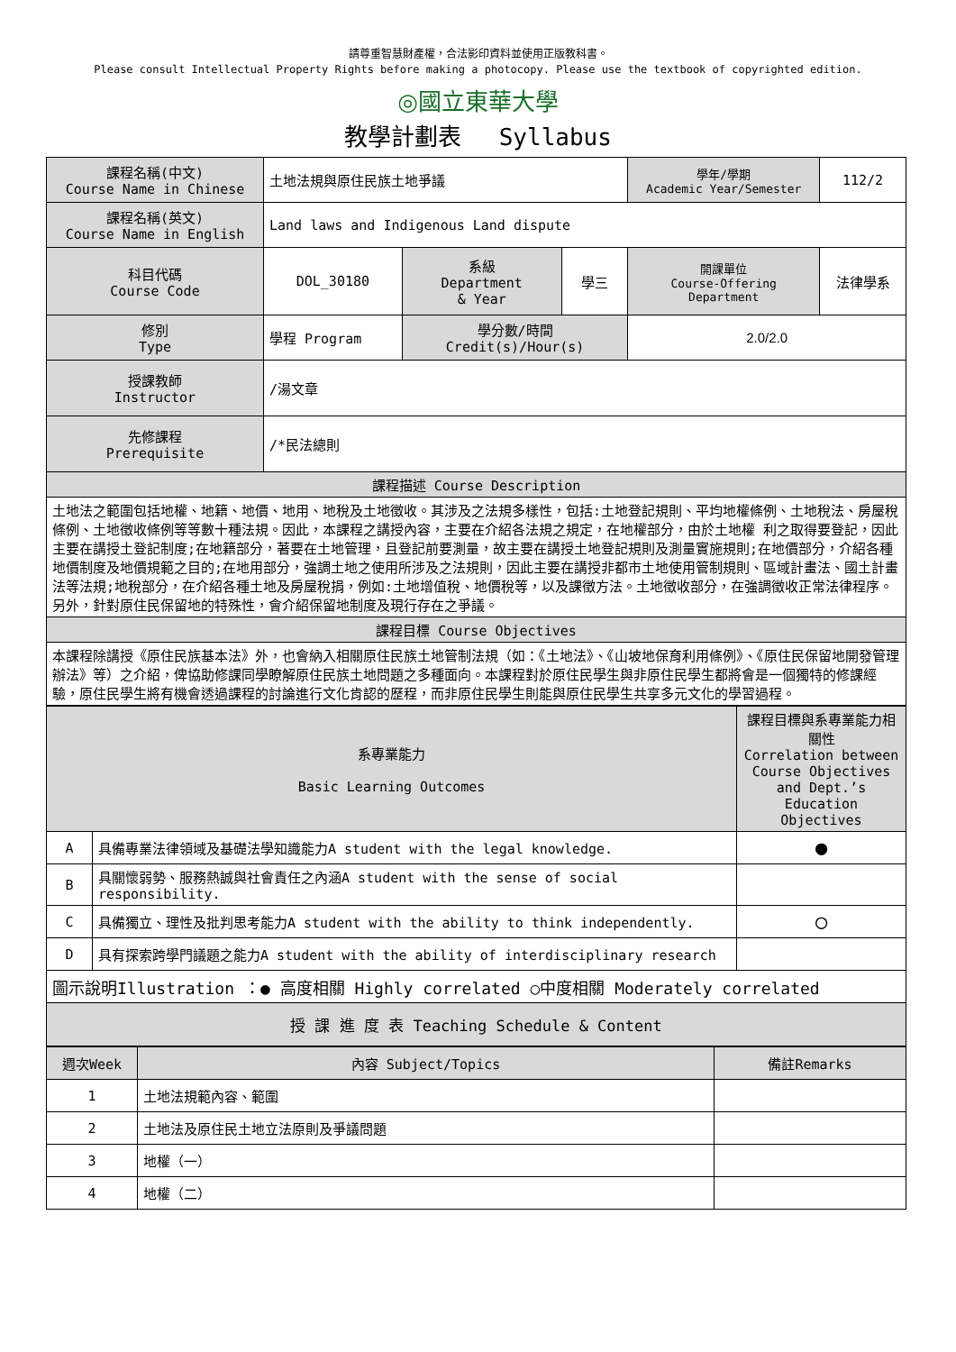請尊重智慧財產權，合法影印資料並使用正版教科書。
Please consult Intellectual Property Rights before making a photocopy. Please use the textbook of copyrighted edition.
◎國立東華大學
教學計劃表 　Syllabus
| 課程名稱(中文) Course Name in Chinese | 土地法規與原住民族土地爭議 | | | 學年/學期 Academic Year/Semester | | 112/2 |
| 課程名稱(英文) Course Name in English | Land laws and Indigenous Land dispute | | | | | |
| 科目代碼 Course Code | DOL_30180 | 系級 Department & Year | 學三 | 開課單位 Course-Offering Department | 法律學系 | |
| 修別 Type | 學程 Program | 學分數/時間 Credit(s)/Hour(s) | | 2.0/2.0 | | |
| 授課教師 Instructor | /湯文章 | | | | | |
| 先修課程 Prerequisite | /*民法總則 | | | | | |
| 課程描述 Course Description | | | | | | |
| 土地法之範圍包括地權、地籍、地價、地用、地稅及土地徵收。其涉及之法規多樣性，包括:土地登記規則、平均地權條例、土地稅法、房屋稅條例、土地徵收條例等等數十種法規。因此，本課程之講授內容，主要在介紹各法規之規定，在地權部分，由於土地權 利之取得要登記，因此主要在講授土登記制度;在地籍部分，著要在土地管理，且登記前要測量，故主要在講授土地登記規則及測量實施規則;在地價部分，介紹各種地價制度及地價規範之目的;在地用部分，強調土地之使用所涉及之法規則，因此主要在講授非都市土地使用管制規則、區域計畫法、國土計畫法等法規;地稅部分，在介紹各種土地及房屋稅捐，例如:土地增值稅、地價稅等，以及課徵方法。土地徵收部分，在強調徵收正常法律程序。另外，針對原住民保留地的特殊性，會介紹保留地制度及現行存在之爭議。 | | | | | | |
| 課程目標 Course Objectives | | | | | | |
| 本課程除講授《原住民族基本法》外，也會納入相關原住民族土地管制法規（如：《土地法》、《山坡地保育利用條例》、《原住民保留地開發管理辦法》等）之介紹，俾協助修課同學瞭解原住民族土地問題之多種面向。本課程對於原住民學生與非原住民學生都將會是一個獨特的修課經驗，原住民學生將有機會透過課程的討論進行文化肯認的歷程，而非原住民學生則能與原住民學生共享多元文化的學習過程。 | | | | | | |
| 系專業能力 Basic Learning Outcomes | | 課程目標與系專業能力相關性 Correlation between Course Objectives and Dept.’s Education Objectives |
| A | 具備專業法律領域及基礎法學知識能力A student with the legal knowledge. | ● |
| B | 具關懷弱勢、服務熱誠與社會責任之內涵A student with the sense of social responsibility. | |
| C | 具備獨立、理性及批判思考能力A student with the ability to think independently. | ○ |
| D | 具有探索跨學門議題之能力A student with the ability of interdisciplinary research | |
| 圖示說明Illustration ：● 高度相關 Highly correlated ○中度相關 Moderately correlated | | |
| 授 課 進 度 表 Teaching Schedule & Content | | |
| 週次Week | 內容 Subject/Topics | 備註Remarks |
| 1 | 土地法規範內容、範圍 | |
| 2 | 土地法及原住民土地立法原則及爭議問題 | |
| 3 | 地權（一） | |
| 4 | 地權（二） | |